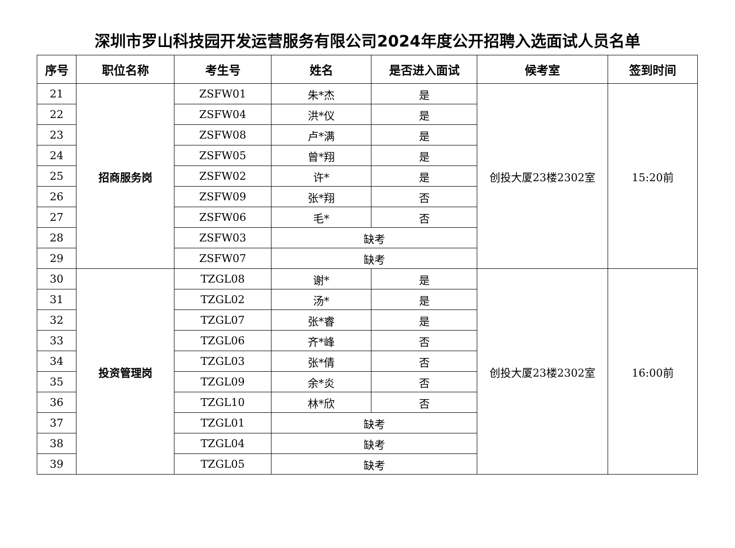深圳市罗山科技园开发运营服务有限公司2024年度公开招聘入选面试人员名单
| 序号 | 职位名称 | 考生号 | 姓名 | 是否进入面试 | 候考室 | 签到时间 |
| --- | --- | --- | --- | --- | --- | --- |
| 21 | 招商服务岗 | ZSFW01 | 朱*杰 | 是 | 创投大厦23楼2302室 | 15:20前 |
| 22 | | ZSFW04 | 洪*仪 | 是 | | |
| 23 | | ZSFW08 | 卢*满 | 是 | | |
| 24 | | ZSFW05 | 曾*翔 | 是 | | |
| 25 | | ZSFW02 | 许* | 是 | | |
| 26 | | ZSFW09 | 张*翔 | 否 | | |
| 27 | | ZSFW06 | 毛* | 否 | | |
| 28 | | ZSFW03 | 缺考 | | | |
| 29 | | ZSFW07 | 缺考 | | | |
| 30 | 投资管理岗 | TZGL08 | 谢* | 是 | 创投大厦23楼2302室 | 16:00前 |
| 31 | | TZGL02 | 汤* | 是 | | |
| 32 | | TZGL07 | 张*睿 | 是 | | |
| 33 | | TZGL06 | 齐*峰 | 否 | | |
| 34 | | TZGL03 | 张*倩 | 否 | | |
| 35 | | TZGL09 | 余*炎 | 否 | | |
| 36 | | TZGL10 | 林*欣 | 否 | | |
| 37 | | TZGL01 | 缺考 | | | |
| 38 | | TZGL04 | 缺考 | | | |
| 39 | | TZGL05 | 缺考 | | | |